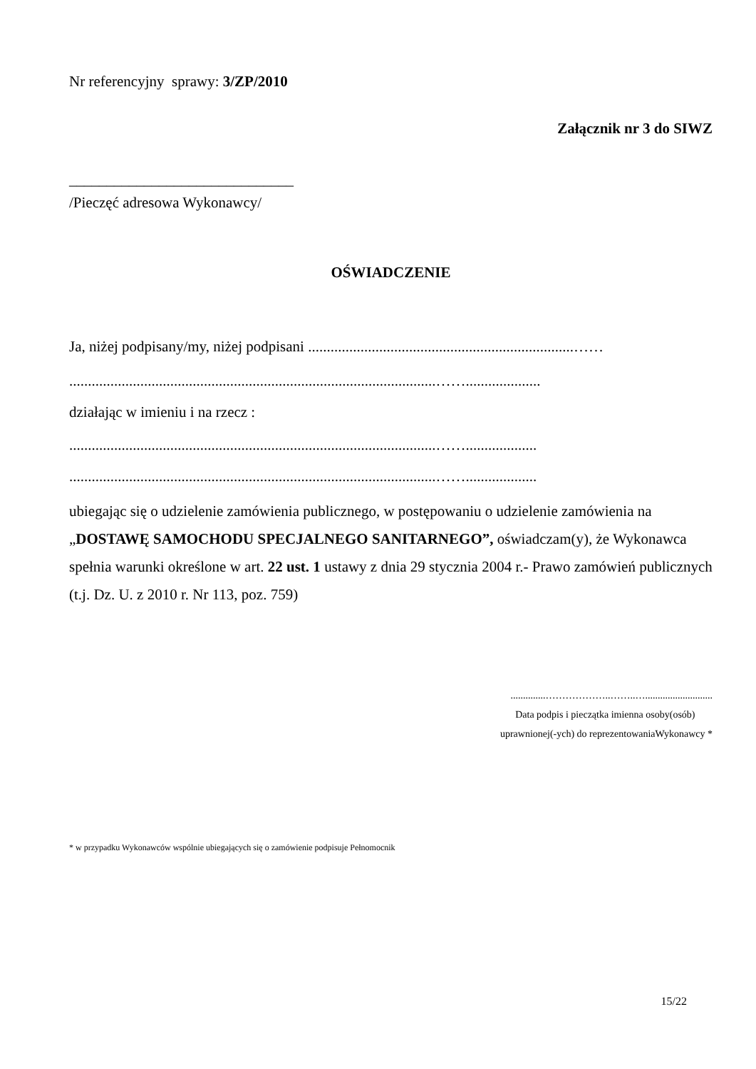Nr referencyjny sprawy: 3/ZP/2010
Załącznik nr 3 do SIWZ
______________________________
/Pieczęć adresowa Wykonawcy/
OŚWIADCZENIE
Ja, niżej podpisany/my, niżej podpisani .......................................................................……
..................................................................................................……....................
działając w imieniu i na rzecz :
..................................................................................................……...................
..................................................................................................……...................
ubiegając się o udzielenie zamówienia publicznego, w postępowaniu o udzielenie zamówienia na „DOSTAWĘ SAMOCHODU SPECJALNEGO SANITARNEGO”, oświadczam(y), że Wykonawca spełnia warunki określone w art. 22 ust. 1 ustawy z dnia 29 stycznia 2004 r.- Prawo zamówień publicznych (t.j. Dz. U. z 2010 r. Nr 113, poz. 759)
..............………………..……..…...........................
Data podpis i pieczątka imienna osoby(osób)
uprawnionej(-ych) do reprezentowaniaWykonawcy *
* w przypadku Wykonawców wspólnie ubiegających się o zamówienie podpisuje Pełnomocnik
15/22